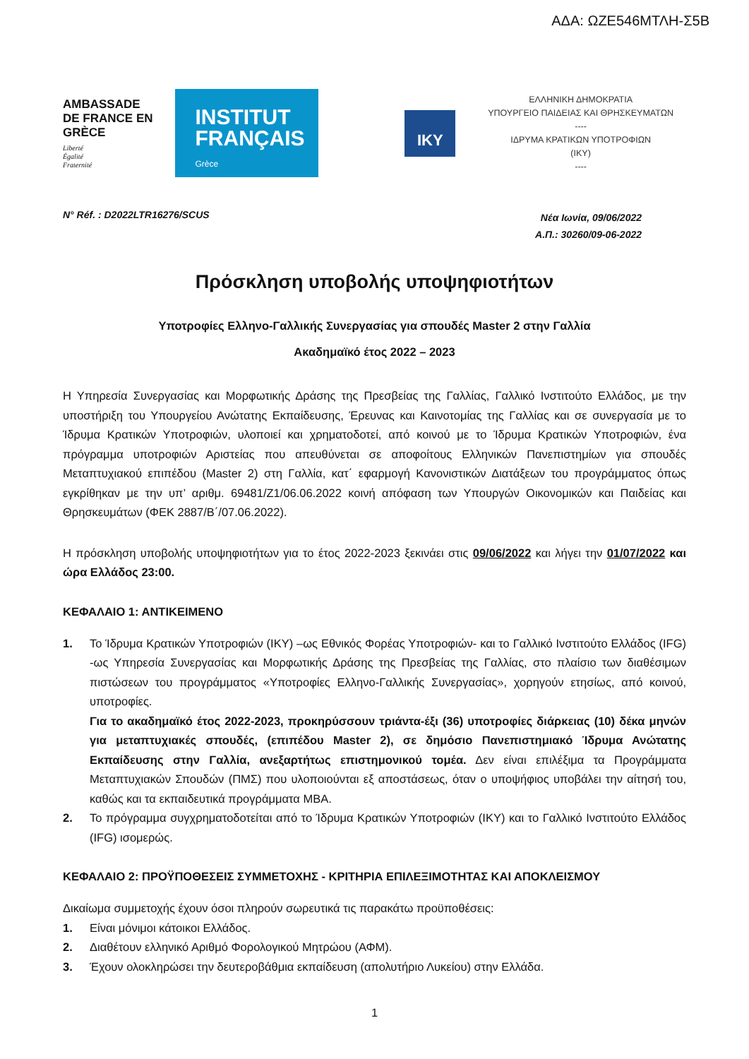ΑΔΑ: ΩΖΕ546ΜΤΛΗ-Σ5Β
AMBASSADE DE FRANCE EN GRÈCE
Liberté
Égalité
Fraternité
INSTITUT FRANÇAIS
Grèce
IKY
ΕΛΛΗΝΙΚΗ ΔΗΜΟΚΡΑΤΙΑ
ΥΠΟΥΡΓΕΙΟ ΠΑΙΔΕΙΑΣ ΚΑΙ ΘΡΗΣΚΕΥΜΑΤΩΝ
----
ΙΔΡΥΜΑ ΚΡΑΤΙΚΩΝ ΥΠΟΤΡΟΦΙΩΝ
(ΙΚΥ)
----
N° Réf. : D2022LTR16276/SCUS
Νέα Ιωνία, 09/06/2022
Α.Π.: 30260/09-06-2022
Πρόσκληση υποβολής υποψηφιοτήτων
Υποτροφίες Ελληνο-Γαλλικής Συνεργασίας για σπουδές Master 2 στην Γαλλία
Ακαδημαϊκό έτος 2022 – 2023
Η Υπηρεσία Συνεργασίας και Μορφωτικής Δράσης της Πρεσβείας της Γαλλίας, Γαλλικό Ινστιτούτο Ελλάδος, με την υποστήριξη του Υπουργείου Ανώτατης Εκπαίδευσης, Έρευνας και Καινοτομίας της Γαλλίας και σε συνεργασία με το Ίδρυμα Κρατικών Υποτροφιών, υλοποιεί και χρηματοδοτεί, από κοινού με το Ίδρυμα Κρατικών Υποτροφιών, ένα πρόγραμμα υποτροφιών Αριστείας που απευθύνεται σε αποφοίτους Ελληνικών Πανεπιστημίων για σπουδές Μεταπτυχιακού επιπέδου (Master 2) στη Γαλλία, κατ΄ εφαρμογή Κανονιστικών Διατάξεων του προγράμματος όπως εγκρίθηκαν με την υπ’ αριθμ. 69481/Ζ1/06.06.2022 κοινή απόφαση των Υπουργών Οικονομικών και Παιδείας και Θρησκευμάτων (ΦΕΚ 2887/Β΄/07.06.2022).
Η πρόσκληση υποβολής υποψηφιοτήτων για το έτος 2022-2023 ξεκινάει στις 09/06/2022 και λήγει την 01/07/2022 και ώρα Ελλάδος 23:00.
ΚΕΦΑΛΑΙΟ 1: ΑΝΤΙΚΕΙΜΕΝΟ
1. Το Ίδρυμα Κρατικών Υποτροφιών (ΙΚΥ) –ως Εθνικός Φορέας Υποτροφιών- και το Γαλλικό Ινστιτούτο Ελλάδος (IFG) -ως Υπηρεσία Συνεργασίας και Μορφωτικής Δράσης της Πρεσβείας της Γαλλίας, στο πλαίσιο των διαθέσιμων πιστώσεων του προγράμματος «Υποτροφίες Ελληνο-Γαλλικής Συνεργασίας», χορηγούν ετησίως, από κοινού, υποτροφίες.
Για το ακαδημαϊκό έτος 2022-2023, προκηρύσσουν τριάντα-έξι (36) υποτροφίες διάρκειας (10) δέκα μηνών για μεταπτυχιακές σπουδές, (επιπέδου Master 2), σε δημόσιο Πανεπιστημιακό Ίδρυμα Ανώτατης Εκπαίδευσης στην Γαλλία, ανεξαρτήτως επιστημονικού τομέα. Δεν είναι επιλέξιμα τα Προγράμματα Μεταπτυχιακών Σπουδών (ΠΜΣ) που υλοποιούνται εξ αποστάσεως, όταν ο υποψήφιος υποβάλει την αίτησή του, καθώς και τα εκπαιδευτικά προγράμματα MBA.
2. Το πρόγραμμα συγχρηματοδοτείται από το Ίδρυμα Κρατικών Υποτροφιών (ΙΚΥ) και το Γαλλικό Ινστιτούτο Ελλάδος (IFG) ισομερώς.
ΚΕΦΑΛΑΙΟ 2: ΠΡΟΫΠΟΘΕΣΕΙΣ ΣΥΜΜΕΤΟΧΗΣ - ΚΡΙΤΗΡΙΑ ΕΠΙΛΕΞΙΜΟΤΗΤΑΣ ΚΑΙ ΑΠΟΚΛΕΙΣΜΟΥ
Δικαίωμα συμμετοχής έχουν όσοι πληρούν σωρευτικά τις παρακάτω προϋποθέσεις:
1. Είναι μόνιμοι κάτοικοι Ελλάδος.
2. Διαθέτουν ελληνικό Αριθμό Φορολογικού Μητρώου (ΑΦΜ).
3. Έχουν ολοκληρώσει την δευτεροβάθμια εκπαίδευση (απολυτήριο Λυκείου) στην Ελλάδα.
1